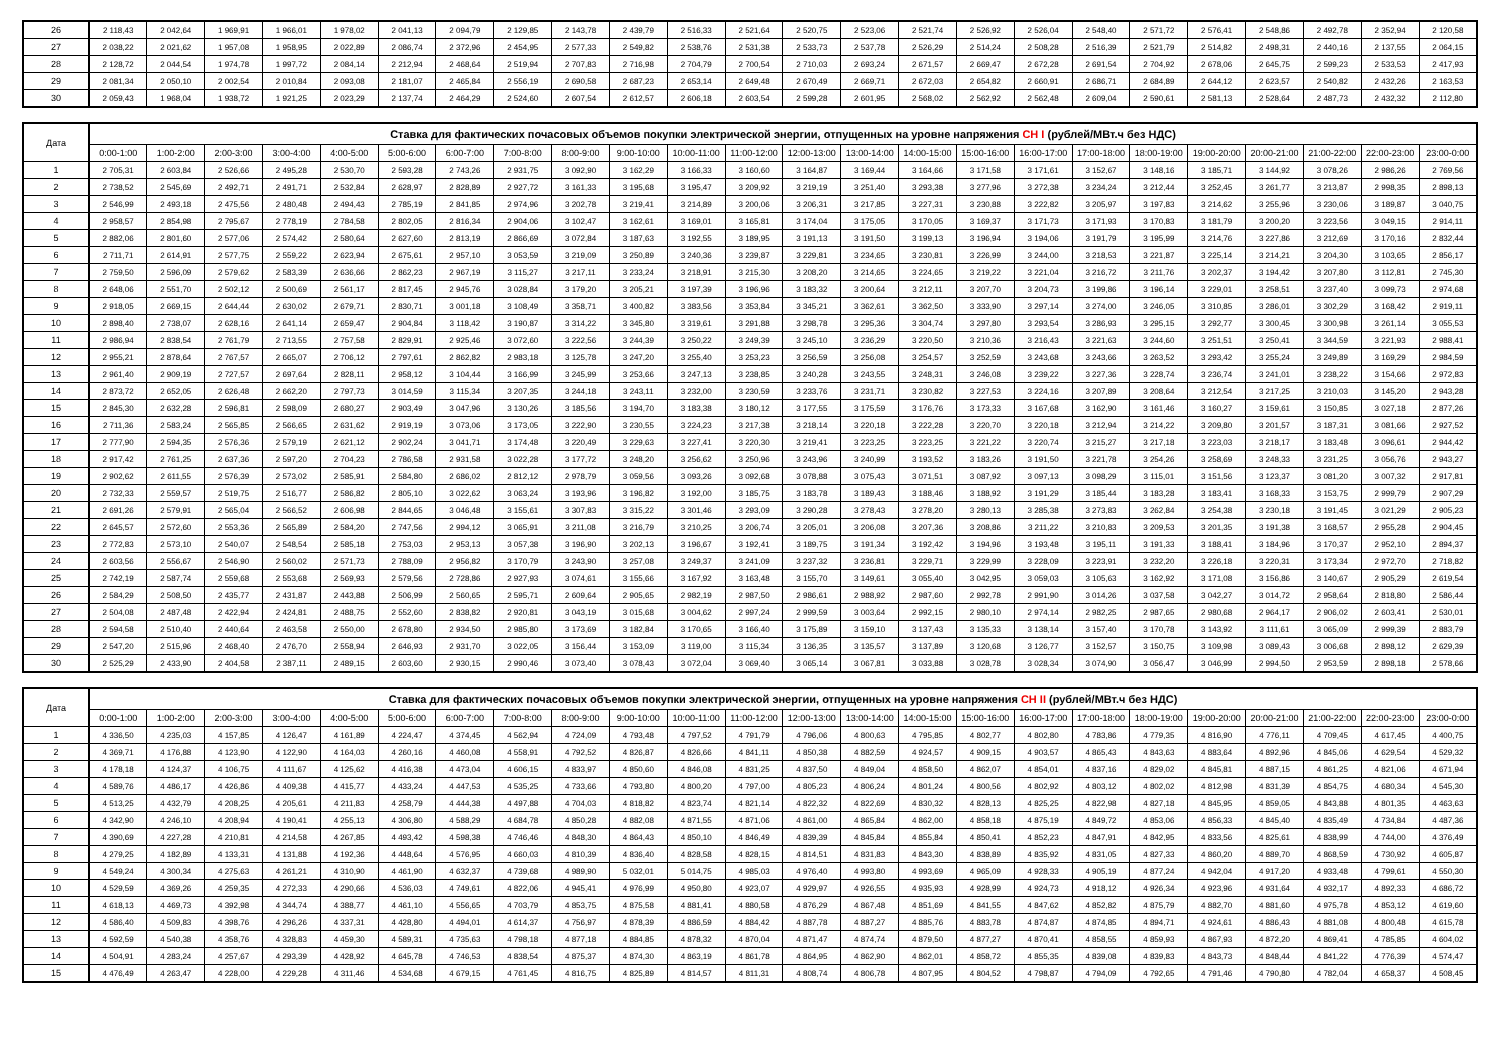| 26 | 2 118,43 | 2 042,64 | 1 969,91 | 1 966,01 | 1 978,02 | 2 041,13 | 2 094,79 | 2 129,85 | 2 143,78 | 2 439,79 | 2 516,33 | 2 521,64 | 2 520,75 | 2 523,06 | 2 521,74 | 2 526,92 | 2 526,04 | 2 548,40 | 2 571,72 | 2 576,41 | 2 548,86 | 2 492,78 | 2 352,94 | 2 120,58 |
| 27 | 2 038,22 | 2 021,62 | 1 957,08 | 1 958,95 | 2 022,89 | 2 086,74 | 2 372,96 | 2 454,95 | 2 577,33 | 2 549,82 | 2 538,76 | 2 531,38 | 2 533,73 | 2 537,78 | 2 526,29 | 2 514,24 | 2 508,28 | 2 516,39 | 2 521,79 | 2 514,82 | 2 498,31 | 2 440,16 | 2 137,55 | 2 064,15 |
| 28 | 2 128,72 | 2 044,54 | 1 974,78 | 1 997,72 | 2 084,14 | 2 212,94 | 2 468,64 | 2 519,94 | 2 707,83 | 2 716,98 | 2 704,79 | 2 700,54 | 2 710,03 | 2 693,24 | 2 671,57 | 2 669,47 | 2 672,28 | 2 691,54 | 2 704,92 | 2 678,06 | 2 645,75 | 2 599,23 | 2 533,53 | 2 417,93 |
| 29 | 2 081,34 | 2 050,10 | 2 002,54 | 2 010,84 | 2 093,08 | 2 181,07 | 2 465,84 | 2 556,19 | 2 690,58 | 2 687,23 | 2 653,14 | 2 649,48 | 2 670,49 | 2 669,71 | 2 672,03 | 2 654,82 | 2 660,91 | 2 686,71 | 2 684,89 | 2 644,12 | 2 623,57 | 2 540,82 | 2 432,26 | 2 163,53 |
| 30 | 2 059,43 | 1 968,04 | 1 938,72 | 1 921,25 | 2 023,29 | 2 137,74 | 2 464,29 | 2 524,60 | 2 607,54 | 2 612,57 | 2 606,18 | 2 603,54 | 2 599,28 | 2 601,95 | 2 568,02 | 2 562,92 | 2 562,48 | 2 609,04 | 2 590,61 | 2 581,13 | 2 528,64 | 2 487,73 | 2 432,32 | 2 112,80 |
| Дата | Ставка для фактических почасовых объемов покупки электрической энергии, отпущенных на уровне напряжения СН I (рублей/МВт.ч без НДС) | | | | | | | | | | | | | | | | | | | | | | | |
| --- | --- | --- | --- | --- | --- | --- | --- | --- | --- | --- | --- | --- | --- | --- | --- | --- | --- | --- | --- | --- | --- | --- | --- | --- |
| | 0:00-1:00 | 1:00-2:00 | 2:00-3:00 | 3:00-4:00 | 4:00-5:00 | 5:00-6:00 | 6:00-7:00 | 7:00-8:00 | 8:00-9:00 | 9:00-10:00 | 10:00-11:00 | 11:00-12:00 | 12:00-13:00 | 13:00-14:00 | 14:00-15:00 | 15:00-16:00 | 16:00-17:00 | 17:00-18:00 | 18:00-19:00 | 19:00-20:00 | 20:00-21:00 | 21:00-22:00 | 22:00-23:00 | 23:00-0:00 |
| 1 | 2 705,31 | 2 603,84 | 2 526,66 | 2 495,28 | 2 530,70 | 2 593,28 | 2 743,26 | 2 931,75 | 3 092,90 | 3 162,29 | 3 166,33 | 3 160,60 | 3 164,87 | 3 169,44 | 3 164,66 | 3 171,58 | 3 171,61 | 3 152,67 | 3 148,16 | 3 185,71 | 3 144,92 | 3 078,26 | 2 986,26 | 2 769,56 |
| 2 | 2 738,52 | 2 545,69 | 2 492,71 | 2 491,71 | 2 532,84 | 2 628,97 | 2 828,89 | 2 927,72 | 3 161,33 | 3 195,68 | 3 195,47 | 3 209,92 | 3 219,19 | 3 251,40 | 3 293,38 | 3 277,96 | 3 272,38 | 3 234,24 | 3 212,44 | 3 252,45 | 3 261,77 | 3 213,87 | 2 998,35 | 2 898,13 |
| 3 | 2 546,99 | 2 493,18 | 2 475,56 | 2 480,48 | 2 494,43 | 2 785,19 | 2 841,85 | 2 974,96 | 3 202,78 | 3 219,41 | 3 214,89 | 3 200,06 | 3 206,31 | 3 217,85 | 3 227,31 | 3 230,88 | 3 222,82 | 3 205,97 | 3 197,83 | 3 214,62 | 3 255,96 | 3 230,06 | 3 189,87 | 3 040,75 |
| 4 | 2 958,57 | 2 854,98 | 2 795,67 | 2 778,19 | 2 784,58 | 2 802,05 | 2 816,34 | 2 904,06 | 3 102,47 | 3 162,61 | 3 169,01 | 3 165,81 | 3 174,04 | 3 175,05 | 3 170,05 | 3 169,37 | 3 171,73 | 3 171,93 | 3 170,83 | 3 181,79 | 3 200,20 | 3 223,56 | 3 049,15 | 2 914,11 |
| 5 | 2 882,06 | 2 801,60 | 2 577,06 | 2 574,42 | 2 580,64 | 2 627,60 | 2 813,19 | 2 866,69 | 3 072,84 | 3 187,63 | 3 192,55 | 3 189,95 | 3 191,13 | 3 191,50 | 3 199,13 | 3 196,94 | 3 194,06 | 3 191,79 | 3 195,99 | 3 214,76 | 3 227,86 | 3 212,69 | 3 170,16 | 2 832,44 |
| 6 | 2 711,71 | 2 614,91 | 2 577,75 | 2 559,22 | 2 623,94 | 2 675,61 | 2 957,10 | 3 053,59 | 3 219,09 | 3 250,89 | 3 240,36 | 3 239,87 | 3 229,81 | 3 234,65 | 3 230,81 | 3 226,99 | 3 244,00 | 3 218,53 | 3 221,87 | 3 225,14 | 3 214,21 | 3 204,30 | 3 103,65 | 2 856,17 |
| 7 | 2 759,50 | 2 596,09 | 2 579,62 | 2 583,39 | 2 636,66 | 2 862,23 | 2 967,19 | 3 115,27 | 3 217,11 | 3 233,24 | 3 218,91 | 3 215,30 | 3 208,20 | 3 214,65 | 3 224,65 | 3 219,22 | 3 221,04 | 3 216,72 | 3 211,76 | 3 202,37 | 3 194,42 | 3 207,80 | 3 112,81 | 2 745,30 |
| 8 | 2 648,06 | 2 551,70 | 2 502,12 | 2 500,69 | 2 561,17 | 2 817,45 | 2 945,76 | 3 028,84 | 3 179,20 | 3 205,21 | 3 197,39 | 3 196,96 | 3 183,32 | 3 200,64 | 3 212,11 | 3 207,70 | 3 204,73 | 3 199,86 | 3 196,14 | 3 229,01 | 3 258,51 | 3 237,40 | 3 099,73 | 2 974,68 |
| 9 | 2 918,05 | 2 669,15 | 2 644,44 | 2 630,02 | 2 679,71 | 2 830,71 | 3 001,18 | 3 108,49 | 3 358,71 | 3 400,82 | 3 383,56 | 3 353,84 | 3 345,21 | 3 362,61 | 3 362,50 | 3 333,90 | 3 297,14 | 3 274,00 | 3 246,05 | 3 310,85 | 3 286,01 | 3 302,29 | 3 168,42 | 2 919,11 |
| 10 | 2 898,40 | 2 738,07 | 2 628,16 | 2 641,14 | 2 659,47 | 2 904,84 | 3 118,42 | 3 190,87 | 3 314,22 | 3 345,80 | 3 319,61 | 3 291,88 | 3 298,78 | 3 295,36 | 3 304,74 | 3 297,80 | 3 293,54 | 3 286,93 | 3 295,15 | 3 292,77 | 3 300,45 | 3 300,98 | 3 261,14 | 3 055,53 |
| 11 | 2 986,94 | 2 838,54 | 2 761,79 | 2 713,55 | 2 757,58 | 2 829,91 | 2 925,46 | 3 072,60 | 3 222,56 | 3 244,39 | 3 250,22 | 3 249,39 | 3 245,10 | 3 236,29 | 3 220,50 | 3 210,36 | 3 216,43 | 3 221,63 | 3 244,60 | 3 251,51 | 3 250,41 | 3 344,59 | 3 221,93 | 2 988,41 |
| 12 | 2 955,21 | 2 878,64 | 2 767,57 | 2 665,07 | 2 706,12 | 2 797,61 | 2 862,82 | 2 983,18 | 3 125,78 | 3 247,20 | 3 255,40 | 3 253,23 | 3 256,59 | 3 256,08 | 3 254,57 | 3 252,59 | 3 243,68 | 3 243,66 | 3 263,52 | 3 293,42 | 3 255,24 | 3 249,89 | 3 169,29 | 2 984,59 |
| 13 | 2 961,40 | 2 909,19 | 2 727,57 | 2 697,64 | 2 828,11 | 2 958,12 | 3 104,44 | 3 166,99 | 3 245,99 | 3 253,66 | 3 247,13 | 3 238,85 | 3 240,28 | 3 243,55 | 3 248,31 | 3 246,08 | 3 239,22 | 3 227,36 | 3 228,74 | 3 236,74 | 3 241,01 | 3 238,22 | 3 154,66 | 2 972,83 |
| 14 | 2 873,72 | 2 652,05 | 2 626,48 | 2 662,20 | 2 797,73 | 3 014,59 | 3 115,34 | 3 207,35 | 3 244,18 | 3 243,11 | 3 232,00 | 3 230,59 | 3 233,76 | 3 231,71 | 3 230,82 | 3 227,53 | 3 224,16 | 3 207,89 | 3 208,64 | 3 212,54 | 3 217,25 | 3 210,03 | 3 145,20 | 2 943,28 |
| 15 | 2 845,30 | 2 632,28 | 2 596,81 | 2 598,09 | 2 680,27 | 2 903,49 | 3 047,96 | 3 130,26 | 3 185,56 | 3 194,70 | 3 183,38 | 3 180,12 | 3 177,55 | 3 175,59 | 3 176,76 | 3 173,33 | 3 167,68 | 3 162,90 | 3 161,46 | 3 160,27 | 3 159,61 | 3 150,85 | 3 027,18 | 2 877,26 |
| 16 | 2 711,36 | 2 583,24 | 2 565,85 | 2 566,65 | 2 631,62 | 2 919,19 | 3 073,06 | 3 173,05 | 3 222,90 | 3 230,55 | 3 224,23 | 3 217,38 | 3 218,14 | 3 220,18 | 3 222,28 | 3 220,70 | 3 220,18 | 3 212,94 | 3 214,22 | 3 209,80 | 3 201,57 | 3 187,31 | 3 081,66 | 2 927,52 |
| 17 | 2 777,90 | 2 594,35 | 2 576,36 | 2 579,19 | 2 621,12 | 2 902,24 | 3 041,71 | 3 174,48 | 3 220,49 | 3 229,63 | 3 227,41 | 3 220,30 | 3 219,41 | 3 223,25 | 3 223,25 | 3 221,22 | 3 220,74 | 3 215,27 | 3 217,18 | 3 223,03 | 3 218,17 | 3 183,48 | 3 096,61 | 2 944,42 |
| 18 | 2 917,42 | 2 761,25 | 2 637,36 | 2 597,20 | 2 704,23 | 2 786,58 | 2 931,58 | 3 022,28 | 3 177,72 | 3 248,20 | 3 256,62 | 3 250,96 | 3 243,96 | 3 240,99 | 3 193,52 | 3 183,26 | 3 191,50 | 3 221,78 | 3 254,26 | 3 258,69 | 3 248,33 | 3 231,25 | 3 056,76 | 2 943,27 |
| 19 | 2 902,62 | 2 611,55 | 2 576,39 | 2 573,02 | 2 585,91 | 2 584,80 | 2 686,02 | 2 812,12 | 2 978,79 | 3 059,56 | 3 093,26 | 3 092,68 | 3 078,88 | 3 075,43 | 3 071,51 | 3 087,92 | 3 097,13 | 3 098,29 | 3 115,01 | 3 151,56 | 3 123,37 | 3 081,20 | 3 007,32 | 2 917,81 |
| 20 | 2 732,33 | 2 559,57 | 2 519,75 | 2 516,77 | 2 586,82 | 2 805,10 | 3 022,62 | 3 063,24 | 3 193,96 | 3 196,82 | 3 192,00 | 3 185,75 | 3 183,78 | 3 189,43 | 3 188,46 | 3 188,92 | 3 191,29 | 3 185,44 | 3 183,28 | 3 183,41 | 3 168,33 | 3 153,75 | 2 999,79 | 2 907,29 |
| 21 | 2 691,26 | 2 579,91 | 2 565,04 | 2 566,52 | 2 606,98 | 2 844,65 | 3 046,48 | 3 155,61 | 3 307,83 | 3 315,22 | 3 301,46 | 3 293,09 | 3 290,28 | 3 278,43 | 3 278,20 | 3 280,13 | 3 285,38 | 3 273,83 | 3 262,84 | 3 254,38 | 3 230,18 | 3 191,45 | 3 021,29 | 2 905,23 |
| 22 | 2 645,57 | 2 572,60 | 2 553,36 | 2 565,89 | 2 584,20 | 2 747,56 | 2 994,12 | 3 065,91 | 3 211,08 | 3 216,79 | 3 210,25 | 3 206,74 | 3 205,01 | 3 206,08 | 3 207,36 | 3 208,86 | 3 211,22 | 3 210,83 | 3 209,53 | 3 201,35 | 3 191,38 | 3 168,57 | 2 955,28 | 2 904,45 |
| 23 | 2 772,83 | 2 573,10 | 2 540,07 | 2 548,54 | 2 585,18 | 2 753,03 | 2 953,13 | 3 057,38 | 3 196,90 | 3 202,13 | 3 196,67 | 3 192,41 | 3 189,75 | 3 191,34 | 3 192,42 | 3 194,96 | 3 193,48 | 3 195,11 | 3 191,33 | 3 188,41 | 3 184,96 | 3 170,37 | 2 952,10 | 2 894,37 |
| 24 | 2 603,56 | 2 556,67 | 2 546,90 | 2 560,02 | 2 571,73 | 2 788,09 | 2 956,82 | 3 170,79 | 3 243,90 | 3 257,08 | 3 249,37 | 3 241,09 | 3 237,32 | 3 236,81 | 3 229,71 | 3 229,99 | 3 228,09 | 3 223,91 | 3 232,20 | 3 226,18 | 3 220,31 | 3 173,34 | 2 972,70 | 2 718,82 |
| 25 | 2 742,19 | 2 587,74 | 2 559,68 | 2 553,68 | 2 569,93 | 2 579,56 | 2 728,86 | 2 927,93 | 3 074,61 | 3 155,66 | 3 167,92 | 3 163,48 | 3 155,70 | 3 149,61 | 3 055,40 | 3 042,95 | 3 059,03 | 3 105,63 | 3 162,92 | 3 171,08 | 3 156,86 | 3 140,67 | 2 905,29 | 2 619,54 |
| 26 | 2 584,29 | 2 508,50 | 2 435,77 | 2 431,87 | 2 443,88 | 2 506,99 | 2 560,65 | 2 595,71 | 2 609,64 | 2 905,65 | 2 982,19 | 2 987,50 | 2 986,61 | 2 988,92 | 2 987,60 | 2 992,78 | 2 991,90 | 3 014,26 | 3 037,58 | 3 042,27 | 3 014,72 | 2 958,64 | 2 818,80 | 2 586,44 |
| 27 | 2 504,08 | 2 487,48 | 2 422,94 | 2 424,81 | 2 488,75 | 2 552,60 | 2 838,82 | 2 920,81 | 3 043,19 | 3 015,68 | 3 004,62 | 2 997,24 | 2 999,59 | 3 003,64 | 2 992,15 | 2 980,10 | 2 974,14 | 2 982,25 | 2 987,65 | 2 980,68 | 2 964,17 | 2 906,02 | 2 603,41 | 2 530,01 |
| 28 | 2 594,58 | 2 510,40 | 2 440,64 | 2 463,58 | 2 550,00 | 2 678,80 | 2 934,50 | 2 985,80 | 3 173,69 | 3 182,84 | 3 170,65 | 3 166,40 | 3 175,89 | 3 159,10 | 3 137,43 | 3 135,33 | 3 138,14 | 3 157,40 | 3 170,78 | 3 143,92 | 3 111,61 | 3 065,09 | 2 999,39 | 2 883,79 |
| 29 | 2 547,20 | 2 515,96 | 2 468,40 | 2 476,70 | 2 558,94 | 2 646,93 | 2 931,70 | 3 022,05 | 3 156,44 | 3 153,09 | 3 119,00 | 3 115,34 | 3 136,35 | 3 135,57 | 3 137,89 | 3 120,68 | 3 126,77 | 3 152,57 | 3 150,75 | 3 109,98 | 3 089,43 | 3 006,68 | 2 898,12 | 2 629,39 |
| 30 | 2 525,29 | 2 433,90 | 2 404,58 | 2 387,11 | 2 489,15 | 2 603,60 | 2 930,15 | 2 990,46 | 3 073,40 | 3 078,43 | 3 072,04 | 3 069,40 | 3 065,14 | 3 067,81 | 3 033,88 | 3 028,78 | 3 028,34 | 3 074,90 | 3 056,47 | 3 046,99 | 2 994,50 | 2 953,59 | 2 898,18 | 2 578,66 |
| Дата | Ставка для фактических почасовых объемов покупки электрической энергии, отпущенных на уровне напряжения СН II (рублей/МВт.ч без НДС) | | | | | | | | | | | | | | | | | | | | | | | |
| --- | --- | --- | --- | --- | --- | --- | --- | --- | --- | --- | --- | --- | --- | --- | --- | --- | --- | --- | --- | --- | --- | --- | --- | --- |
| | 0:00-1:00 | 1:00-2:00 | 2:00-3:00 | 3:00-4:00 | 4:00-5:00 | 5:00-6:00 | 6:00-7:00 | 7:00-8:00 | 8:00-9:00 | 9:00-10:00 | 10:00-11:00 | 11:00-12:00 | 12:00-13:00 | 13:00-14:00 | 14:00-15:00 | 15:00-16:00 | 16:00-17:00 | 17:00-18:00 | 18:00-19:00 | 19:00-20:00 | 20:00-21:00 | 21:00-22:00 | 22:00-23:00 | 23:00-0:00 |
| 1 | 4 336,50 | 4 235,03 | 4 157,85 | 4 126,47 | 4 161,89 | 4 224,47 | 4 374,45 | 4 562,94 | 4 724,09 | 4 793,48 | 4 797,52 | 4 791,79 | 4 796,06 | 4 800,63 | 4 795,85 | 4 802,77 | 4 802,80 | 4 783,86 | 4 779,35 | 4 816,90 | 4 776,11 | 4 709,45 | 4 617,45 | 4 400,75 |
| 2 | 4 369,71 | 4 176,88 | 4 123,90 | 4 122,90 | 4 164,03 | 4 260,16 | 4 460,08 | 4 558,91 | 4 792,52 | 4 826,87 | 4 826,66 | 4 841,11 | 4 850,38 | 4 882,59 | 4 924,57 | 4 909,15 | 4 903,57 | 4 865,43 | 4 843,63 | 4 883,64 | 4 892,96 | 4 845,06 | 4 629,54 | 4 529,32 |
| 3 | 4 178,18 | 4 124,37 | 4 106,75 | 4 111,67 | 4 125,62 | 4 416,38 | 4 473,04 | 4 606,15 | 4 833,97 | 4 850,60 | 4 846,08 | 4 831,25 | 4 837,50 | 4 849,04 | 4 858,50 | 4 862,07 | 4 854,01 | 4 837,16 | 4 829,02 | 4 845,81 | 4 887,15 | 4 861,25 | 4 821,06 | 4 671,94 |
| 4 | 4 589,76 | 4 486,17 | 4 426,86 | 4 409,38 | 4 415,77 | 4 433,24 | 4 447,53 | 4 535,25 | 4 733,66 | 4 793,80 | 4 800,20 | 4 797,00 | 4 805,23 | 4 806,24 | 4 801,24 | 4 800,56 | 4 802,92 | 4 803,12 | 4 802,02 | 4 812,98 | 4 831,39 | 4 854,75 | 4 680,34 | 4 545,30 |
| 5 | 4 513,25 | 4 432,79 | 4 208,25 | 4 205,61 | 4 211,83 | 4 258,79 | 4 444,38 | 4 497,88 | 4 704,03 | 4 818,82 | 4 823,74 | 4 821,14 | 4 822,32 | 4 822,69 | 4 830,32 | 4 828,13 | 4 825,25 | 4 822,98 | 4 827,18 | 4 845,95 | 4 859,05 | 4 843,88 | 4 801,35 | 4 463,63 |
| 6 | 4 342,90 | 4 246,10 | 4 208,94 | 4 190,41 | 4 255,13 | 4 306,80 | 4 588,29 | 4 684,78 | 4 850,28 | 4 882,08 | 4 871,55 | 4 871,06 | 4 861,00 | 4 865,84 | 4 862,00 | 4 858,18 | 4 875,19 | 4 849,72 | 4 853,06 | 4 856,33 | 4 845,40 | 4 835,49 | 4 734,84 | 4 487,36 |
| 7 | 4 390,69 | 4 227,28 | 4 210,81 | 4 214,58 | 4 267,85 | 4 493,42 | 4 598,38 | 4 746,46 | 4 848,30 | 4 864,43 | 4 850,10 | 4 846,49 | 4 839,39 | 4 845,84 | 4 855,84 | 4 850,41 | 4 852,23 | 4 847,91 | 4 842,95 | 4 833,56 | 4 825,61 | 4 838,99 | 4 744,00 | 4 376,49 |
| 8 | 4 279,25 | 4 182,89 | 4 133,31 | 4 131,88 | 4 192,36 | 4 448,64 | 4 576,95 | 4 660,03 | 4 810,39 | 4 836,40 | 4 828,58 | 4 828,15 | 4 814,51 | 4 831,83 | 4 843,30 | 4 838,89 | 4 835,92 | 4 831,05 | 4 827,33 | 4 860,20 | 4 889,70 | 4 868,59 | 4 730,92 | 4 605,87 |
| 9 | 4 549,24 | 4 300,34 | 4 275,63 | 4 261,21 | 4 310,90 | 4 461,90 | 4 632,37 | 4 739,68 | 4 989,90 | 5 032,01 | 5 014,75 | 4 985,03 | 4 976,40 | 4 993,80 | 4 993,69 | 4 965,09 | 4 928,33 | 4 905,19 | 4 877,24 | 4 942,04 | 4 917,20 | 4 933,48 | 4 799,61 | 4 550,30 |
| 10 | 4 529,59 | 4 369,26 | 4 259,35 | 4 272,33 | 4 290,66 | 4 536,03 | 4 749,61 | 4 822,06 | 4 945,41 | 4 976,99 | 4 950,80 | 4 923,07 | 4 929,97 | 4 926,55 | 4 935,93 | 4 928,99 | 4 924,73 | 4 918,12 | 4 926,34 | 4 923,96 | 4 931,64 | 4 932,17 | 4 892,33 | 4 686,72 |
| 11 | 4 618,13 | 4 469,73 | 4 392,98 | 4 344,74 | 4 388,77 | 4 461,10 | 4 556,65 | 4 703,79 | 4 853,75 | 4 875,58 | 4 881,41 | 4 880,58 | 4 876,29 | 4 867,48 | 4 851,69 | 4 841,55 | 4 847,62 | 4 852,82 | 4 875,79 | 4 882,70 | 4 881,60 | 4 975,78 | 4 853,12 | 4 619,60 |
| 12 | 4 586,40 | 4 509,83 | 4 398,76 | 4 296,26 | 4 337,31 | 4 428,80 | 4 494,01 | 4 614,37 | 4 756,97 | 4 878,39 | 4 886,59 | 4 884,42 | 4 887,78 | 4 887,27 | 4 885,76 | 4 883,78 | 4 874,87 | 4 874,85 | 4 894,71 | 4 924,61 | 4 886,43 | 4 881,08 | 4 800,48 | 4 615,78 |
| 13 | 4 592,59 | 4 540,38 | 4 358,76 | 4 328,83 | 4 459,30 | 4 589,31 | 4 735,63 | 4 798,18 | 4 877,18 | 4 884,85 | 4 878,32 | 4 870,04 | 4 871,47 | 4 874,74 | 4 879,50 | 4 877,27 | 4 870,41 | 4 858,55 | 4 859,93 | 4 867,93 | 4 872,20 | 4 869,41 | 4 785,85 | 4 604,02 |
| 14 | 4 504,91 | 4 283,24 | 4 257,67 | 4 293,39 | 4 428,92 | 4 645,78 | 4 746,53 | 4 838,54 | 4 875,37 | 4 874,30 | 4 863,19 | 4 861,78 | 4 864,95 | 4 862,90 | 4 862,01 | 4 858,72 | 4 855,35 | 4 839,08 | 4 839,83 | 4 843,73 | 4 848,44 | 4 841,22 | 4 776,39 | 4 574,47 |
| 15 | 4 476,49 | 4 263,47 | 4 228,00 | 4 229,28 | 4 311,46 | 4 534,68 | 4 679,15 | 4 761,45 | 4 816,75 | 4 825,89 | 4 814,57 | 4 811,31 | 4 808,74 | 4 806,78 | 4 807,95 | 4 804,52 | 4 798,87 | 4 794,09 | 4 792,65 | 4 791,46 | 4 790,80 | 4 782,04 | 4 658,37 | 4 508,45 |